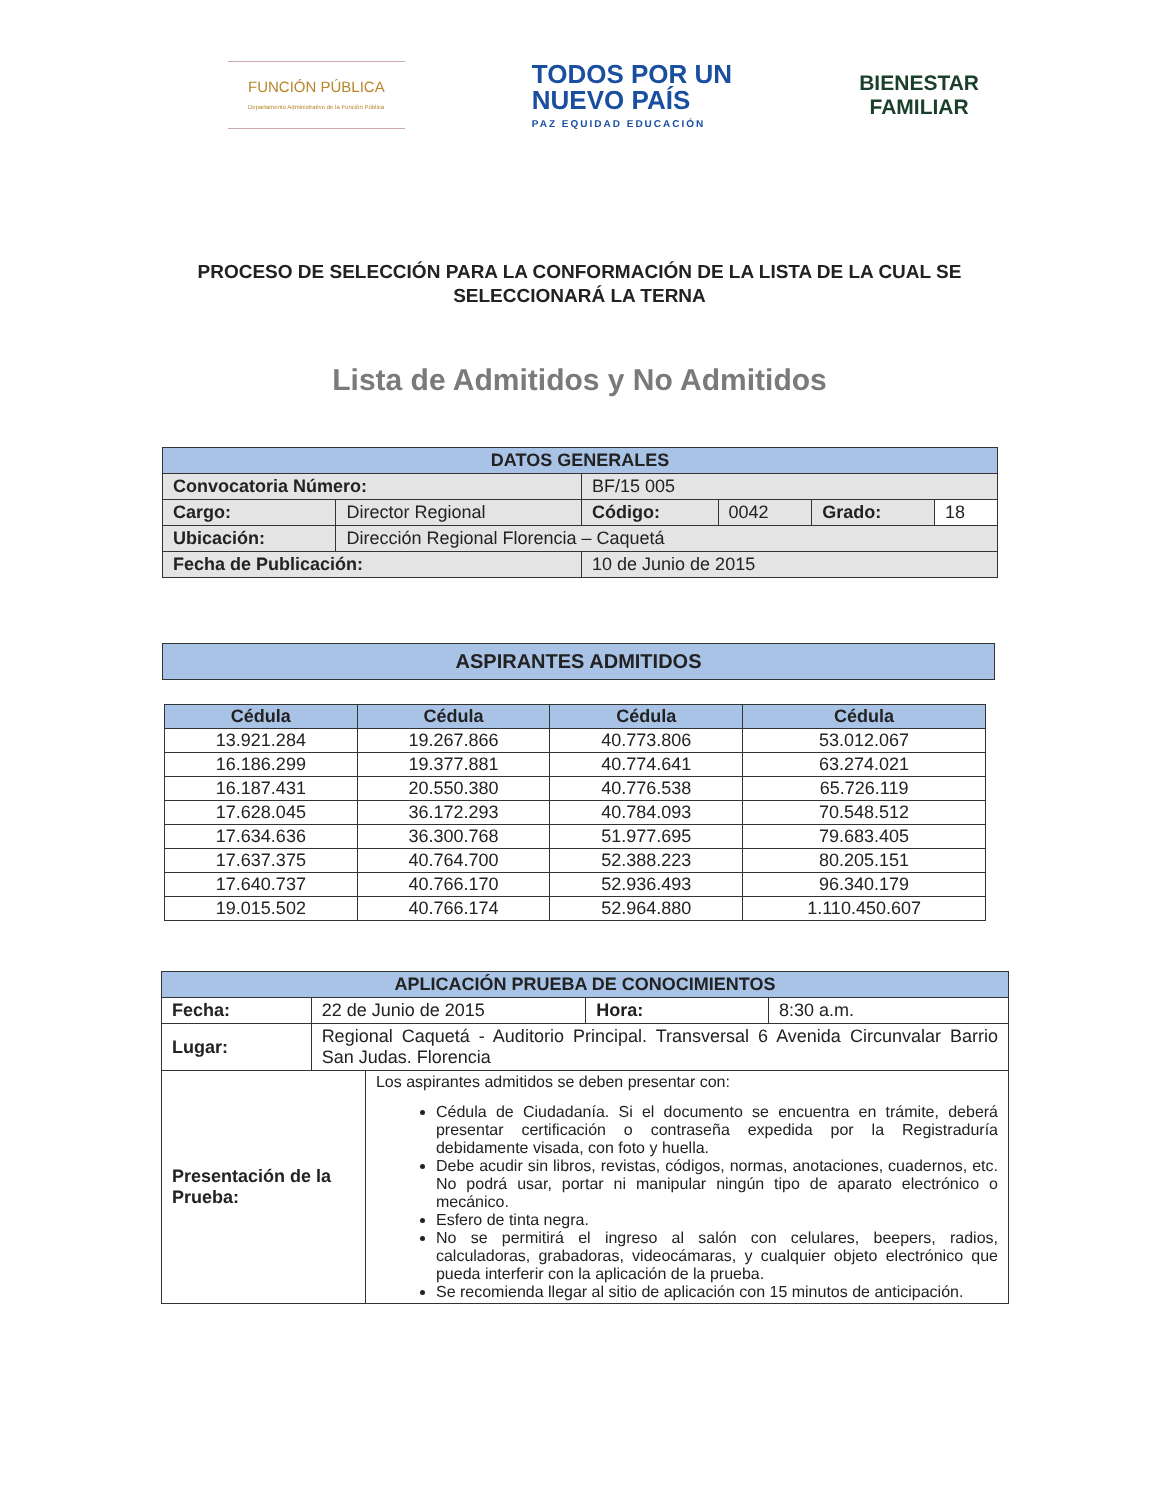FUNCIÓN PÚBLICA
Departamento Administrativo de la Función Pública
TODOS POR UN
NUEVO PAÍS
PAZ EQUIDAD EDUCACIÓN
BIENESTAR
FAMILIAR
PROCESO DE SELECCIÓN PARA LA CONFORMACIÓN DE LA LISTA DE LA CUAL SE
SELECCIONARÁ LA TERNA
Lista de Admitidos y No Admitidos
| DATOS GENERALES | | | | | |
| Convocatoria Número: | | BF/15 005 | | | |
| Cargo: | Director Regional | Código: | 0042 | Grado: | 18 |
| Ubicación: | Dirección Regional Florencia – Caquetá | | | | |
| Fecha de Publicación: | | 10 de Junio de 2015 | | | |
| ASPIRANTES ADMITIDOS |
| Cédula | Cédula | Cédula | Cédula |
| 13.921.284 | 19.267.866 | 40.773.806 | 53.012.067 |
| 16.186.299 | 19.377.881 | 40.774.641 | 63.274.021 |
| 16.187.431 | 20.550.380 | 40.776.538 | 65.726.119 |
| 17.628.045 | 36.172.293 | 40.784.093 | 70.548.512 |
| 17.634.636 | 36.300.768 | 51.977.695 | 79.683.405 |
| 17.637.375 | 40.764.700 | 52.388.223 | 80.205.151 |
| 17.640.737 | 40.766.170 | 52.936.493 | 96.340.179 |
| 19.015.502 | 40.766.174 | 52.964.880 | 1.110.450.607 |
| APLICACIÓN PRUEBA DE CONOCIMIENTOS | | | | |
| Fecha: | 22 de Junio de 2015 | | Hora: | 8:30 a.m. |
| Lugar: | Regional Caquetá - Auditorio Principal. Transversal 6 Avenida Circunvalar Barrio San Judas. Florencia | | | |
| Presentación de la Prueba: | | Los aspirantes admitidos se deben presentar con: Cédula de Ciudadanía. Si el documento se encuentra en trámite, deberá presentar certificación o contraseña expedida por la Registraduría debidamente visada, con foto y huella. Debe acudir sin libros, revistas, códigos, normas, anotaciones, cuadernos, etc. No podrá usar, portar ni manipular ningún tipo de aparato electrónico o mecánico. Esfero de tinta negra. No se permitirá el ingreso al salón con celulares, beepers, radios, calculadoras, grabadoras, videocámaras, y cualquier objeto electrónico que pueda interferir con la aplicación de la prueba. Se recomienda llegar al sitio de aplicación con 15 minutos de anticipación. | | |